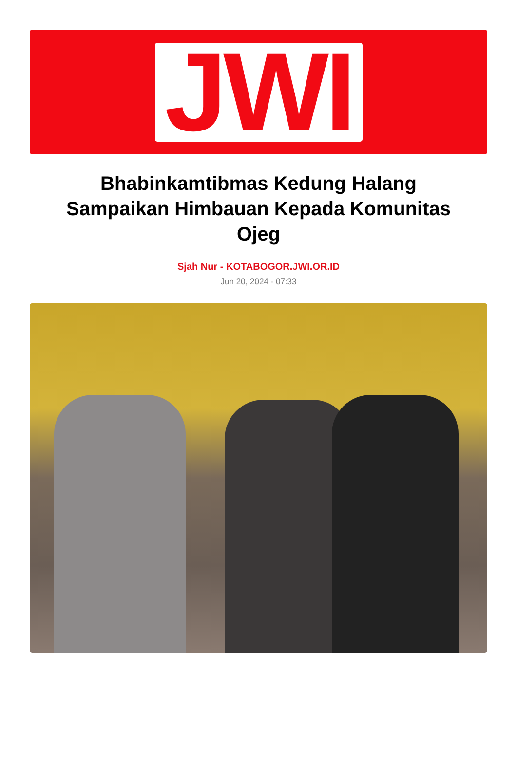JWI
Bhabinkamtibmas Kedung Halang Sampaikan Himbauan Kepada Komunitas Ojeg
Sjah Nur - KOTABOGOR.JWI.OR.ID
Jun 20, 2024 - 07:33